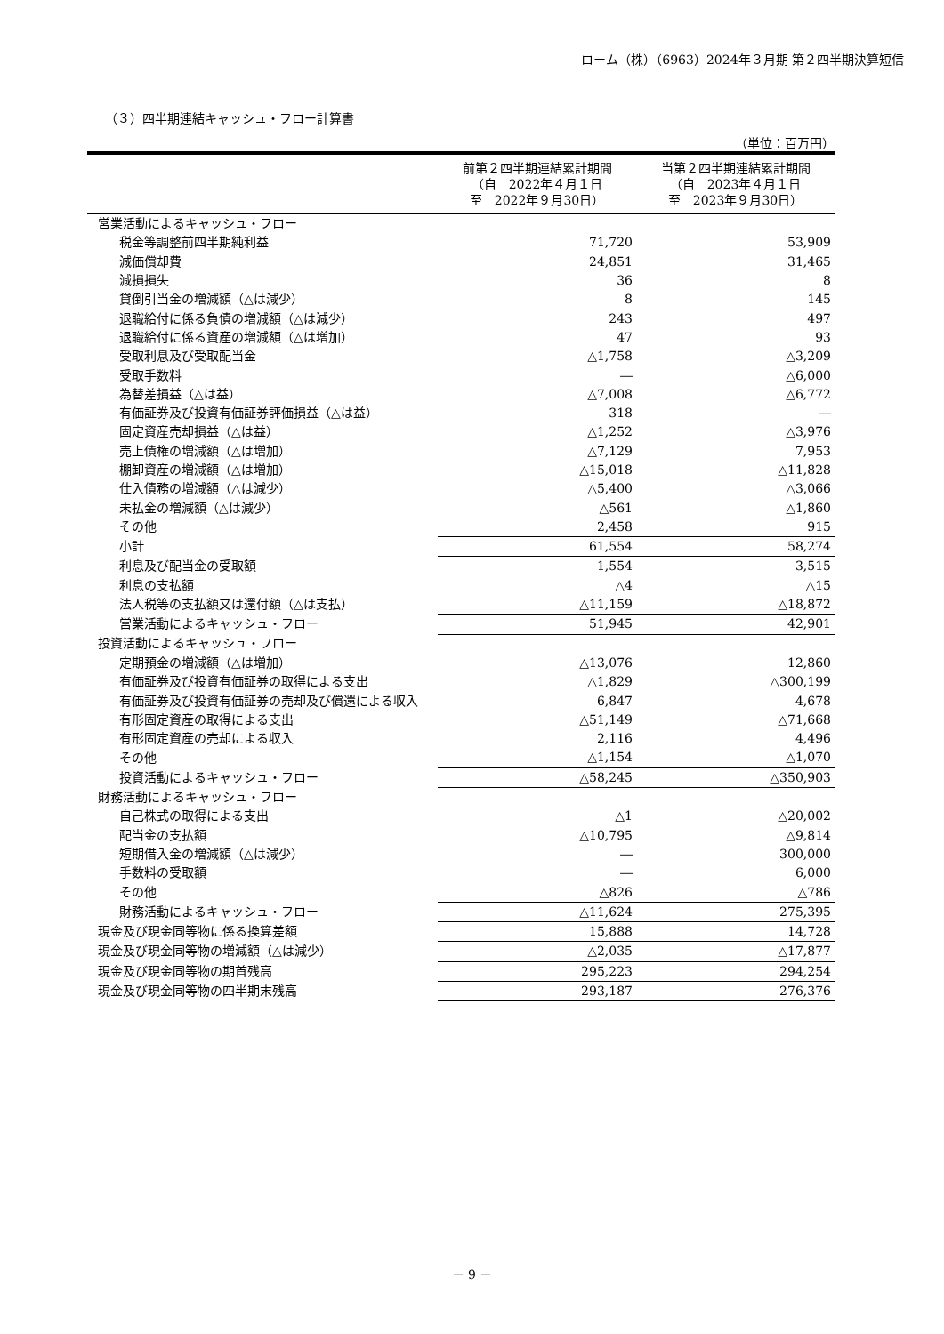ローム（株）（6963）2024年３月期 第２四半期決算短信
（３）四半期連結キャッシュ・フロー計算書
（単位：百万円）
| | 前第２四半期連結累計期間 （自 2022年４月１日 至 2022年９月30日） | 当第２四半期連結累計期間 （自 2023年４月１日 至 2023年９月30日） |
| --- | --- | --- |
| 営業活動によるキャッシュ・フロー | | |
| 税金等調整前四半期純利益 | 71,720 | 53,909 |
| 減価償却費 | 24,851 | 31,465 |
| 減損損失 | 36 | 8 |
| 貸倒引当金の増減額（△は減少） | 8 | 145 |
| 退職給付に係る負債の増減額（△は減少） | 243 | 497 |
| 退職給付に係る資産の増減額（△は増加） | 47 | 93 |
| 受取利息及び受取配当金 | △1,758 | △3,209 |
| 受取手数料 | ― | △6,000 |
| 為替差損益（△は益） | △7,008 | △6,772 |
| 有価証券及び投資有価証券評価損益（△は益） | 318 | ― |
| 固定資産売却損益（△は益） | △1,252 | △3,976 |
| 売上債権の増減額（△は増加） | △7,129 | 7,953 |
| 棚卸資産の増減額（△は増加） | △15,018 | △11,828 |
| 仕入債務の増減額（△は減少） | △5,400 | △3,066 |
| 未払金の増減額（△は減少） | △561 | △1,860 |
| その他 | 2,458 | 915 |
| 小計 | 61,554 | 58,274 |
| 利息及び配当金の受取額 | 1,554 | 3,515 |
| 利息の支払額 | △4 | △15 |
| 法人税等の支払額又は還付額（△は支払） | △11,159 | △18,872 |
| 営業活動によるキャッシュ・フロー | 51,945 | 42,901 |
| 投資活動によるキャッシュ・フロー | | |
| 定期預金の増減額（△は増加） | △13,076 | 12,860 |
| 有価証券及び投資有価証券の取得による支出 | △1,829 | △300,199 |
| 有価証券及び投資有価証券の売却及び償還による収入 | 6,847 | 4,678 |
| 有形固定資産の取得による支出 | △51,149 | △71,668 |
| 有形固定資産の売却による収入 | 2,116 | 4,496 |
| その他 | △1,154 | △1,070 |
| 投資活動によるキャッシュ・フロー | △58,245 | △350,903 |
| 財務活動によるキャッシュ・フロー | | |
| 自己株式の取得による支出 | △1 | △20,002 |
| 配当金の支払額 | △10,795 | △9,814 |
| 短期借入金の増減額（△は減少） | ― | 300,000 |
| 手数料の受取額 | ― | 6,000 |
| その他 | △826 | △786 |
| 財務活動によるキャッシュ・フロー | △11,624 | 275,395 |
| 現金及び現金同等物に係る換算差額 | 15,888 | 14,728 |
| 現金及び現金同等物の増減額（△は減少） | △2,035 | △17,877 |
| 現金及び現金同等物の期首残高 | 295,223 | 294,254 |
| 現金及び現金同等物の四半期末残高 | 293,187 | 276,376 |
－ 9 －